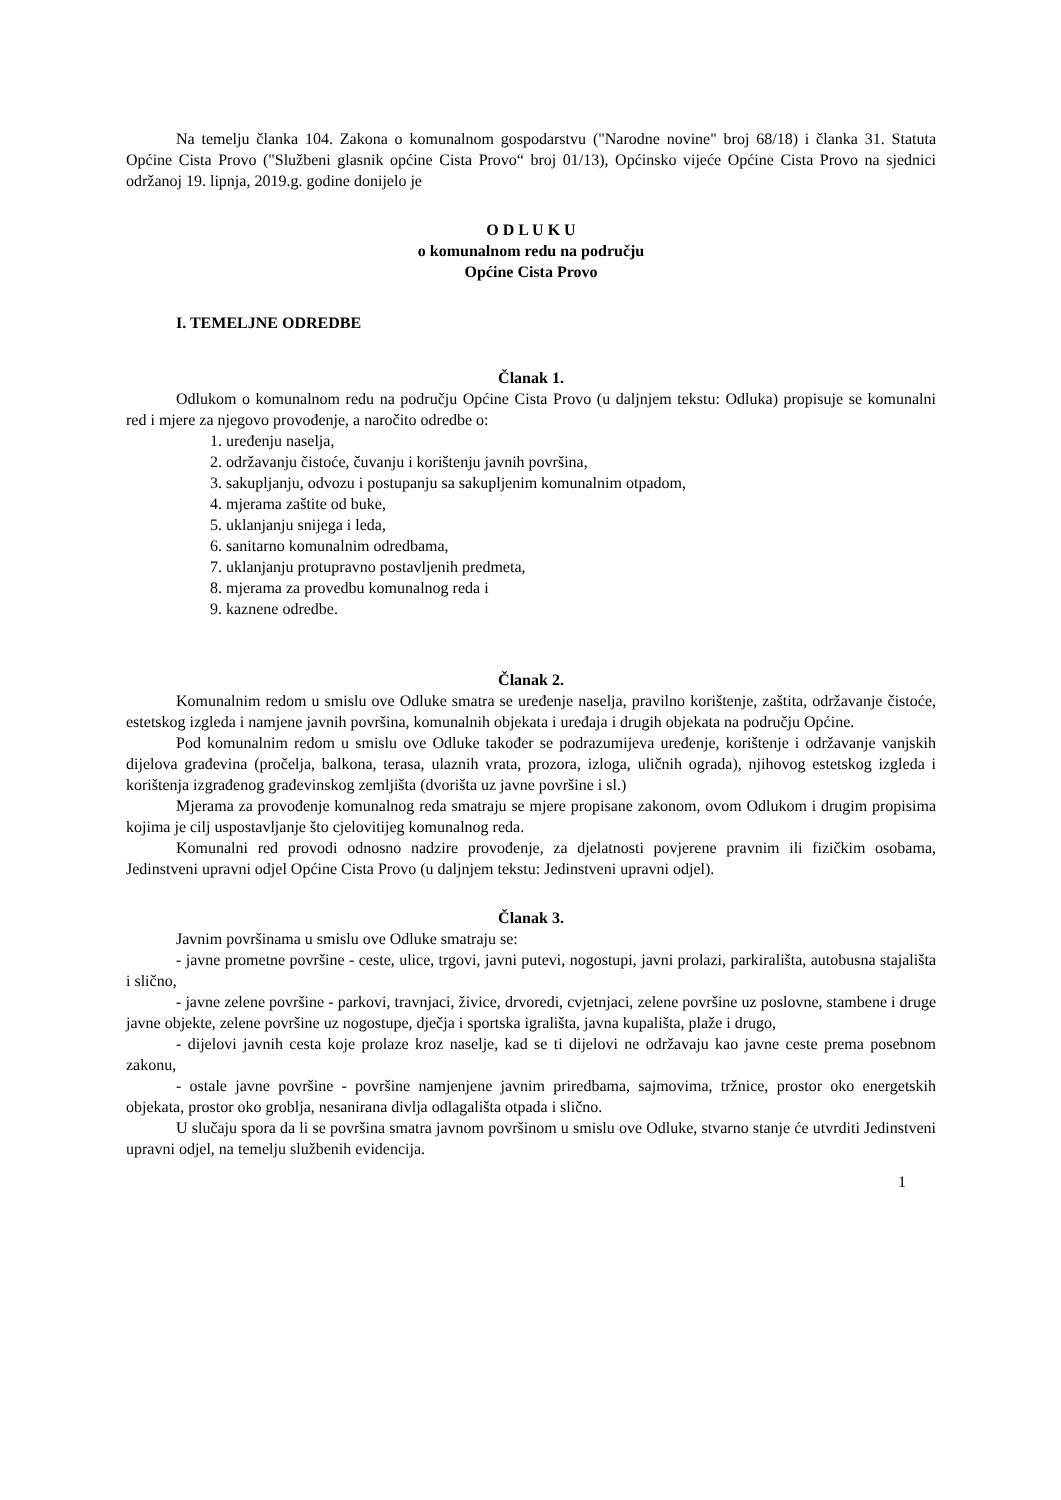Na temelju članka 104. Zakona o komunalnom gospodarstvu ("Narodne novine" broj 68/18) i članka 31. Statuta Općine Cista Provo ("Službeni glasnik općine Cista Provo“ broj 01/13), Općinsko vijeće Općine Cista Provo na sjednici održanoj 19. lipnja, 2019.g. godine donijelo je
O D L U K U
o komunalnom redu na području
Općine Cista Provo
I. TEMELJNE ODREDBE
Članak 1.
Odlukom o komunalnom redu na području Općine Cista Provo (u daljnjem tekstu: Odluka) propisuje se komunalni red i mjere za njegovo provođenje, a naročito odredbe o:
1. uređenju naselja,
2. održavanju čistoće, čuvanju i korištenju javnih površina,
3. sakupljanju, odvozu i postupanju sa sakupljenim komunalnim otpadom,
4. mjerama zaštite od buke,
5. uklanjanju snijega i leda,
6. sanitarno komunalnim odredbama,
7. uklanjanju protupravno postavljenih predmeta,
8. mjerama za provedbu komunalnog reda i
9. kaznene odredbe.
Članak 2.
Komunalnim redom u smislu ove Odluke smatra se uređenje naselja, pravilno korištenje, zaštita, održavanje čistoće, estetskog izgleda i namjene javnih površina, komunalnih objekata i uređaja i drugih objekata na području Općine.
Pod komunalnim redom u smislu ove Odluke također se podrazumijeva uređenje, korištenje i održavanje vanjskih dijelova građevina (pročelja, balkona, terasa, ulaznih vrata, prozora, izloga, uličnih ograda), njihovog estetskog izgleda i korištenja izgrađenog građevinskog zemljišta (dvorišta uz javne površine i sl.)
Mjerama za provođenje komunalnog reda smatraju se mjere propisane zakonom, ovom Odlukom i drugim propisima kojima je cilj uspostavljanje što cjelovitijeg komunalnog reda.
Komunalni red provodi odnosno nadzire provođenje, za djelatnosti povjerene pravnim ili fizičkim osobama, Jedinstveni upravni odjel Općine Cista Provo (u daljnjem tekstu: Jedinstveni upravni odjel).
Članak 3.
Javnim površinama u smislu ove Odluke smatraju se:
- javne prometne površine - ceste, ulice, trgovi, javni putevi, nogostupi, javni prolazi, parkirališta, autobusna stajališta i slično,
- javne zelene površine - parkovi, travnjaci, živice, drvoredi, cvjetnjaci, zelene površine uz poslovne, stambene i druge javne objekte, zelene površine uz nogostupe, dječja i sportska igrališta, javna kupališta, plaže i drugo,
- dijelovi javnih cesta koje prolaze kroz naselje, kad se ti dijelovi ne održavaju kao javne ceste prema posebnom zakonu,
- ostale javne površine - površine namjenjene javnim priredbama, sajmovima, tržnice, prostor oko energetskih objekata, prostor oko groblja, nesanirana divlja odlagališta otpada i slično.
U slučaju spora da li se površina smatra javnom površinom u smislu ove Odluke, stvarno stanje će utvrditi Jedinstveni upravni odjel, na temelju službenih evidencija.
1